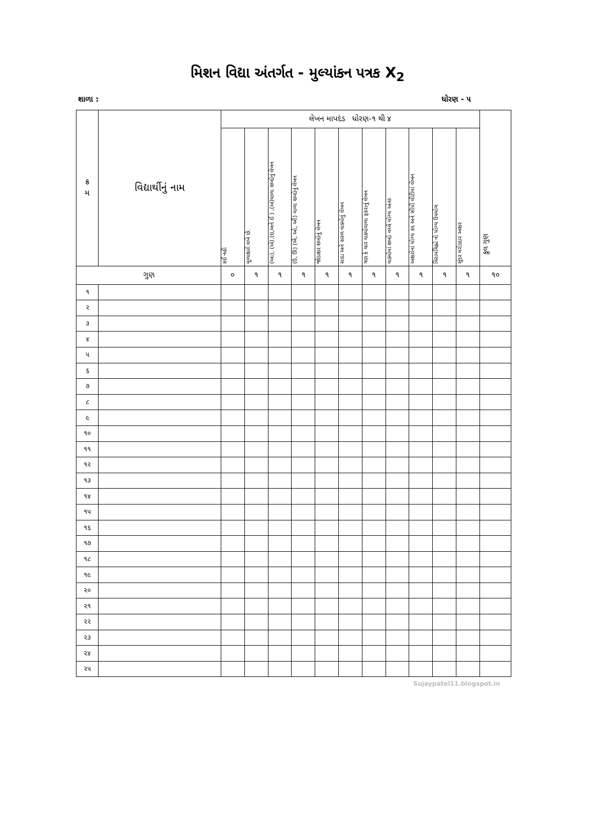મિશન વિદ્યા અંતર્ગત - મુલ્યાંકન પત્રક X<sub>2</sub>
શાળા : ધોરણ - ૫
| ક્ર મ | વિદ્યાર્થીનું નામ | લેખન માપદંડ ધોરણ-૧ થી ૪ | | | | | | | | | | | કુલ ગુણ |
| --- | --- | --- | --- | --- | --- | --- | --- | --- | --- | --- | --- | --- | --- |
| | | કઈ નહી | મૂળાક્ષરો લખે છે. | (આ), (એ).(ઇ,અને ઈ ) ,(અં)વાળા શબ્દોનું લેખન | (ઉ, ઊ) (ઐ, ઓ, ઔ) વાળા શબ્દોનું લેખન | જોડાક્ષર શબ્દોનું લેખન | સાદા અને સરળ વાક્યોનું લેખન | ત્રણ કે ચાર વાક્યોવાળા ફકરાનું લેખન | વાક્યોમાં શબ્દો વચ્ચે યોગ્ય અંતર | અક્ષરોનાં યોગ્ય કદ અને સીધી લીટીમાં લેખન | વિરામચિહ્નો નો યોગ્ય ઉપયોગ | સુંદર મરોડદાર અક્ષર | |
| ગુણ | | ૦ | ૧ | ૧ | ૧ | ૧ | ૧ | ૧ | ૧ | ૧ | ૧ | ૧ | ૧૦ |
| ૧ | | | | | | | | | | | | | |
| ૨ | | | | | | | | | | | | | |
| ૩ | | | | | | | | | | | | | |
| ૪ | | | | | | | | | | | | | |
| ૫ | | | | | | | | | | | | | |
| ૬ | | | | | | | | | | | | | |
| ૭ | | | | | | | | | | | | | |
| ૮ | | | | | | | | | | | | | |
| ૯ | | | | | | | | | | | | | |
| ૧૦ | | | | | | | | | | | | | |
| ૧૧ | | | | | | | | | | | | | |
| ૧૨ | | | | | | | | | | | | | |
| ૧૩ | | | | | | | | | | | | | |
| ૧૪ | | | | | | | | | | | | | |
| ૧૫ | | | | | | | | | | | | | |
| ૧૬ | | | | | | | | | | | | | |
| ૧૭ | | | | | | | | | | | | | |
| ૧૮ | | | | | | | | | | | | | |
| ૧૯ | | | | | | | | | | | | | |
| ૨૦ | | | | | | | | | | | | | |
| ૨૧ | | | | | | | | | | | | | |
| ૨૨ | | | | | | | | | | | | | |
| ૨૩ | | | | | | | | | | | | | |
| ૨૪ | | | | | | | | | | | | | |
| ૨૫ | | | | | | | | | | | | | |
Sujaypatel11.blogspot.in